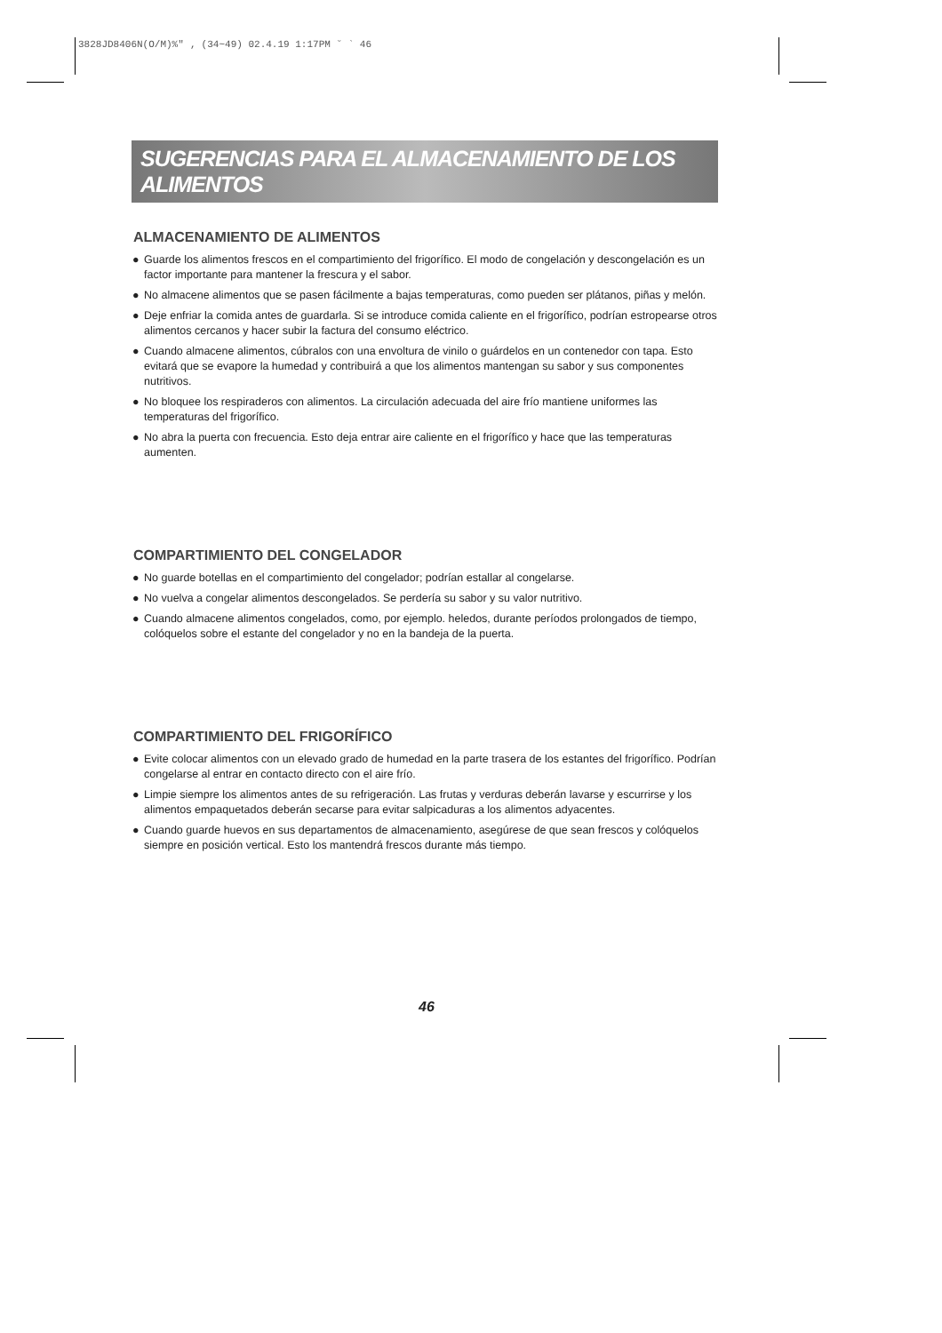3828JD8406N(O/M)%" ‚ (34~49) 02.4.19 1:17PM ˘ ` 46
SUGERENCIAS PARA EL ALMACENAMIENTO DE LOS ALIMENTOS
ALMACENAMIENTO DE ALIMENTOS
● Guarde los alimentos frescos en el compartimiento del frigorífico. El modo de congelación y descongelación es un factor importante para mantener la frescura y el sabor.
● No almacene alimentos que se pasen fácilmente a bajas temperaturas, como pueden ser plátanos, piñas y melón.
● Deje enfriar la comida antes de guardarla. Si se introduce comida caliente en el frigorífico, podrían estropearse otros alimentos cercanos y hacer subir la factura del consumo eléctrico.
● Cuando almacene alimentos, cúbralos con una envoltura de vinilo o guárdelos en un contenedor con tapa. Esto evitará que se evapore la humedad y contribuirá a que los alimentos mantengan su sabor y sus componentes nutritivos.
● No bloquee los respiraderos con alimentos. La circulación adecuada del aire frío mantiene uniformes las temperaturas del frigorífico.
● No abra la puerta con frecuencia. Esto deja entrar aire caliente en el frigorífico y hace que las temperaturas aumenten.
COMPARTIMIENTO DEL CONGELADOR
● No guarde botellas en el compartimiento del congelador; podrían estallar al congelarse.
● No vuelva a congelar alimentos descongelados. Se perdería su sabor y su valor nutritivo.
● Cuando almacene alimentos congelados, como, por ejemplo. heledos, durante períodos prolongados de tiempo, colóquelos sobre el estante del congelador y no en la bandeja de la puerta.
COMPARTIMIENTO DEL FRIGORÍFICO
● Evite colocar alimentos con un elevado grado de humedad en la parte trasera de los estantes del frigorífico. Podrían congelarse al entrar en contacto directo con el aire frío.
● Limpie siempre los alimentos antes de su refrigeración. Las frutas y verduras deberán lavarse y escurrirse y los alimentos empaquetados deberán secarse para evitar salpicaduras a los alimentos adyacentes.
● Cuando guarde huevos en sus departamentos de almacenamiento, asegúrese de que sean frescos y colóquelos siempre en posición vertical. Esto los mantendrá frescos durante más tiempo.
46